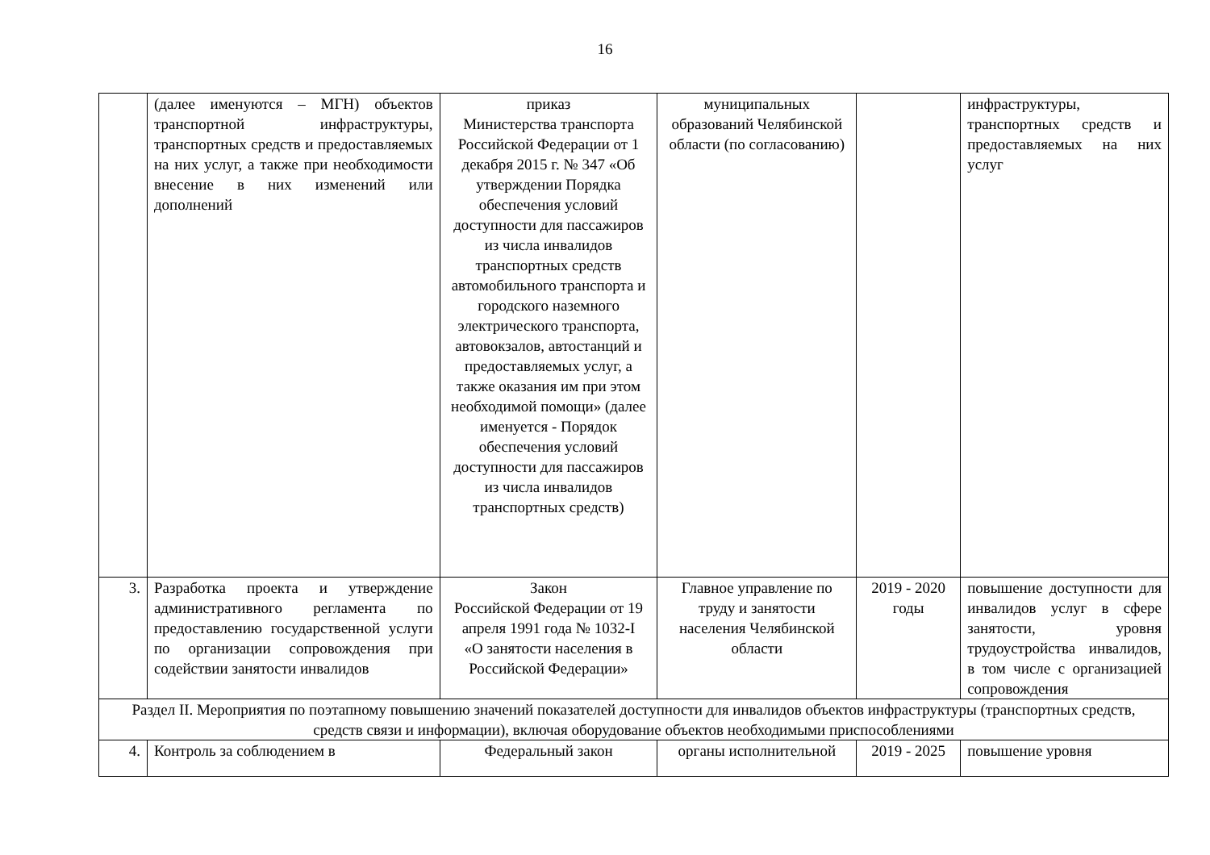16
| | (далее именуются – МГН) объектов транспортной инфраструктуры, транспортных средств и предоставляемых на них услуг, а также при необходимости внесение в них изменений или дополнений | приказ Министерства транспорта Российской Федерации от 1 декабря 2015 г. № 347 «Об утверждении Порядка обеспечения условий доступности для пассажиров из числа инвалидов транспортных средств автомобильного транспорта и городского наземного электрического транспорта, автовокзалов, автостанций и предоставляемых услуг, а также оказания им при этом необходимой помощи» (далее именуется - Порядок обеспечения условий доступности для пассажиров из числа инвалидов транспортных средств) | муниципальных образований Челябинской области (по согласованию) | | инфраструктуры, транспортных средств и предоставляемых на них услуг |
| 3. | Разработка проекта и утверждение административного регламента по предоставлению государственной услуги по организации сопровождения при содействии занятости инвалидов | Закон Российской Федерации от 19 апреля 1991 года № 1032-I «О занятости населения в Российской Федерации» | Главное управление по труду и занятости населения Челябинской области | 2019 - 2020 годы | повышение доступности для инвалидов услуг в сфере занятости, уровня трудоустройства инвалидов, в том числе с организацией сопровождения |
| Раздел II. Мероприятия по поэтапному повышению значений показателей доступности для инвалидов объектов инфраструктуры (транспортных средств, средств связи и информации), включая оборудование объектов необходимыми приспособлениями | | | | | |
| 4. | Контроль за соблюдением в | Федеральный закон | органы исполнительной | 2019 - 2025 | повышение уровня |